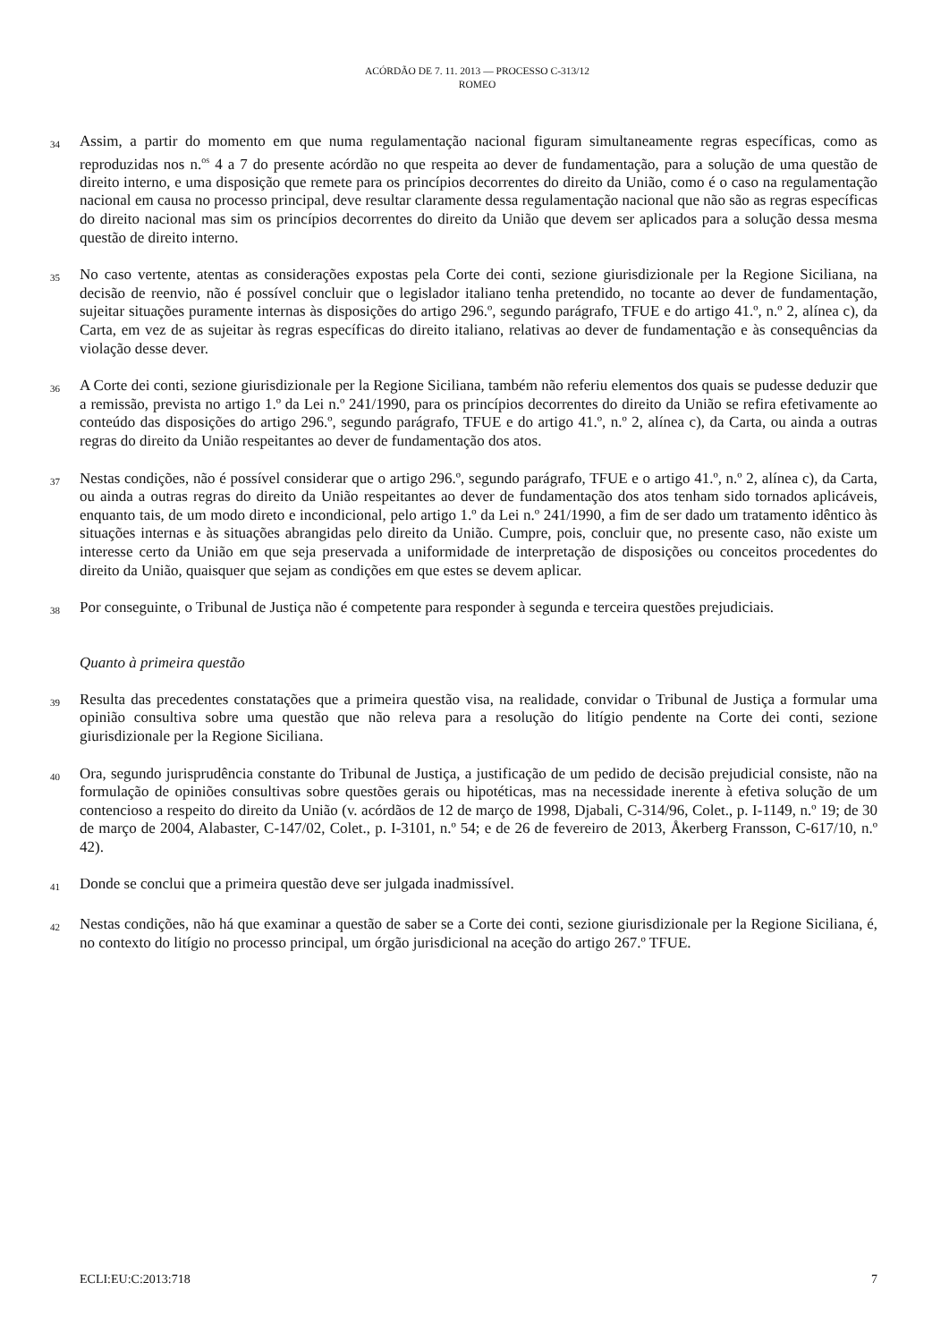ACÓRDÃO DE 7. 11. 2013 — PROCESSO C-313/12
ROMEO
34 Assim, a partir do momento em que numa regulamentação nacional figuram simultaneamente regras específicas, como as reproduzidas nos n.<sup>os</sup> 4 a 7 do presente acórdão no que respeita ao dever de fundamentação, para a solução de uma questão de direito interno, e uma disposição que remete para os princípios decorrentes do direito da União, como é o caso na regulamentação nacional em causa no processo principal, deve resultar claramente dessa regulamentação nacional que não são as regras específicas do direito nacional mas sim os princípios decorrentes do direito da União que devem ser aplicados para a solução dessa mesma questão de direito interno.
35 No caso vertente, atentas as considerações expostas pela Corte dei conti, sezione giurisdizionale per la Regione Siciliana, na decisão de reenvio, não é possível concluir que o legislador italiano tenha pretendido, no tocante ao dever de fundamentação, sujeitar situações puramente internas às disposições do artigo 296.º, segundo parágrafo, TFUE e do artigo 41.º, n.º 2, alínea c), da Carta, em vez de as sujeitar às regras específicas do direito italiano, relativas ao dever de fundamentação e às consequências da violação desse dever.
36 A Corte dei conti, sezione giurisdizionale per la Regione Siciliana, também não referiu elementos dos quais se pudesse deduzir que a remissão, prevista no artigo 1.º da Lei n.º 241/1990, para os princípios decorrentes do direito da União se refira efetivamente ao conteúdo das disposições do artigo 296.º, segundo parágrafo, TFUE e do artigo 41.º, n.º 2, alínea c), da Carta, ou ainda a outras regras do direito da União respeitantes ao dever de fundamentação dos atos.
37 Nestas condições, não é possível considerar que o artigo 296.º, segundo parágrafo, TFUE e o artigo 41.º, n.º 2, alínea c), da Carta, ou ainda a outras regras do direito da União respeitantes ao dever de fundamentação dos atos tenham sido tornados aplicáveis, enquanto tais, de um modo direto e incondicional, pelo artigo 1.º da Lei n.º 241/1990, a fim de ser dado um tratamento idêntico às situações internas e às situações abrangidas pelo direito da União. Cumpre, pois, concluir que, no presente caso, não existe um interesse certo da União em que seja preservada a uniformidade de interpretação de disposições ou conceitos procedentes do direito da União, quaisquer que sejam as condições em que estes se devem aplicar.
38 Por conseguinte, o Tribunal de Justiça não é competente para responder à segunda e terceira questões prejudiciais.
Quanto à primeira questão
39 Resulta das precedentes constatações que a primeira questão visa, na realidade, convidar o Tribunal de Justiça a formular uma opinião consultiva sobre uma questão que não releva para a resolução do litígio pendente na Corte dei conti, sezione giurisdizionale per la Regione Siciliana.
40 Ora, segundo jurisprudência constante do Tribunal de Justiça, a justificação de um pedido de decisão prejudicial consiste, não na formulação de opiniões consultivas sobre questões gerais ou hipotéticas, mas na necessidade inerente à efetiva solução de um contencioso a respeito do direito da União (v. acórdãos de 12 de março de 1998, Djabali, C-314/96, Colet., p. I-1149, n.º 19; de 30 de março de 2004, Alabaster, C-147/02, Colet., p. I-3101, n.º 54; e de 26 de fevereiro de 2013, Åkerberg Fransson, C-617/10, n.º 42).
41 Donde se conclui que a primeira questão deve ser julgada inadmissível.
42 Nestas condições, não há que examinar a questão de saber se a Corte dei conti, sezione giurisdizionale per la Regione Siciliana, é, no contexto do litígio no processo principal, um órgão jurisdicional na aceção do artigo 267.º TFUE.
ECLI:EU:C:2013:718 7